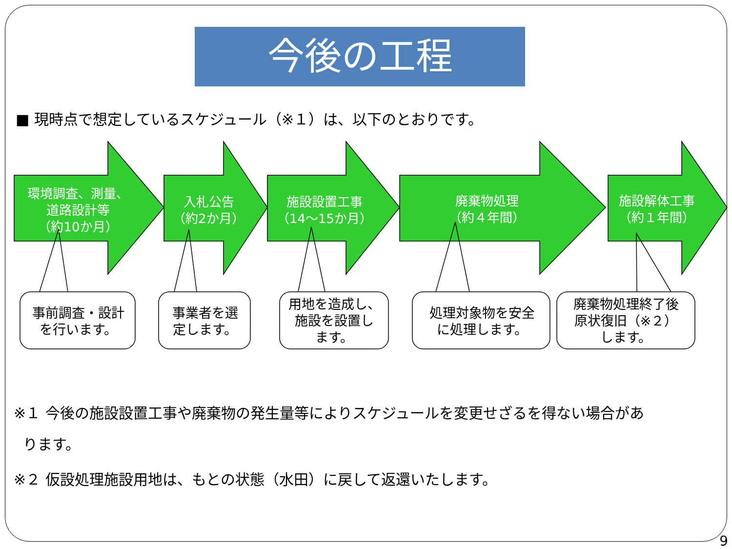今後の工程
■ 現時点で想定しているスケジュール（※１）は、以下のとおりです。
環境調査、測量、
道路設計等
（約10か月）
入札公告
（約2か月）
施設設置工事
（14〜15か月）
廃棄物処理
（約４年間）
施設解体工事
（約１年間）
事前調査・設計
を行います。
事業者を選
定します。
用地を造成し、
施設を設置し
ます。
処理対象物を安全
に処理します。
廃棄物処理終了後
原状復旧（※２）
します。
※１ 今後の施設設置工事や廃棄物の発生量等によりスケジュールを変更せざるを得ない場合があ
ります。
※２ 仮設処理施設用地は、もとの状態（水田）に戻して返還いたします。
9